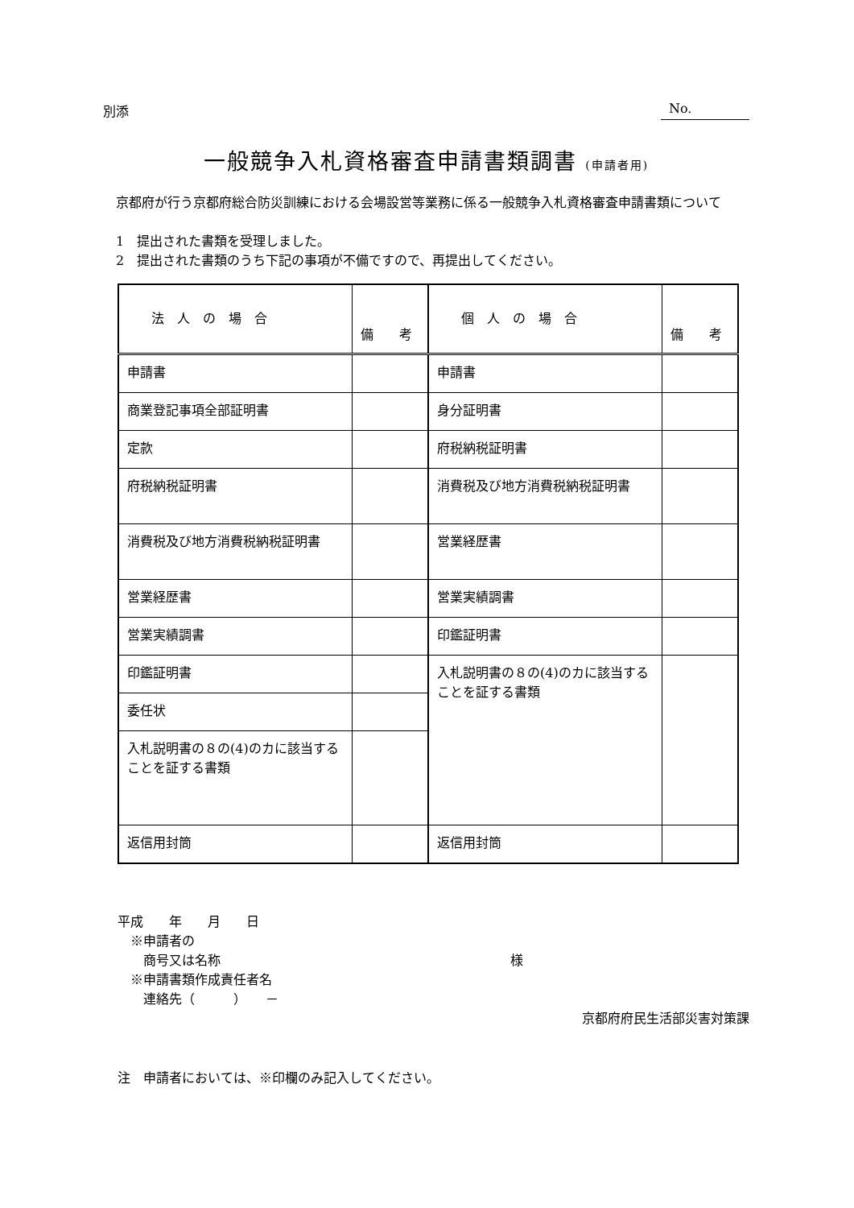別添 No.
一般競争入札資格審査申請書類調書 (申請者用)
　京都府が行う京都府総合防災訓練における会場設営等業務に係る一般競争入札資格審査申請書類について
　1　提出された書類を受理しました。
　2　提出された書類のうち下記の事項が不備ですので、再提出してください。
| 法 人 の 場 合 | 備 考 | 個 人 の 場 合 | 備 考 |
| --- | --- | --- | --- |
| 申請書 | | 申請書 | |
| 商業登記事項全部証明書 | | 身分証明書 | |
| 定款 | | 府税納税証明書 | |
| 府税納税証明書 | | 消費税及び地方消費税納税証明書 | |
| 消費税及び地方消費税納税証明書 | | 営業経歴書 | |
| 営業経歴書 | | 営業実績調書 | |
| 営業実績調書 | | 印鑑証明書 | |
| 印鑑証明書 | | 入札説明書の８の(4)のカに該当することを証する書類 | |
| 委任状 | | | |
| 入札説明書の８の(4)のカに該当することを証する書類 | | | |
| 返信用封筒 | | 返信用封筒 | |
平成　　年　　月　　日
　※申請者の
　　商号又は名称 様
　※申請書類作成責任者名
　　連絡先（　　　）　　－
京都府府民生活部災害対策課
注　申請者においては、※印欄のみ記入してください。